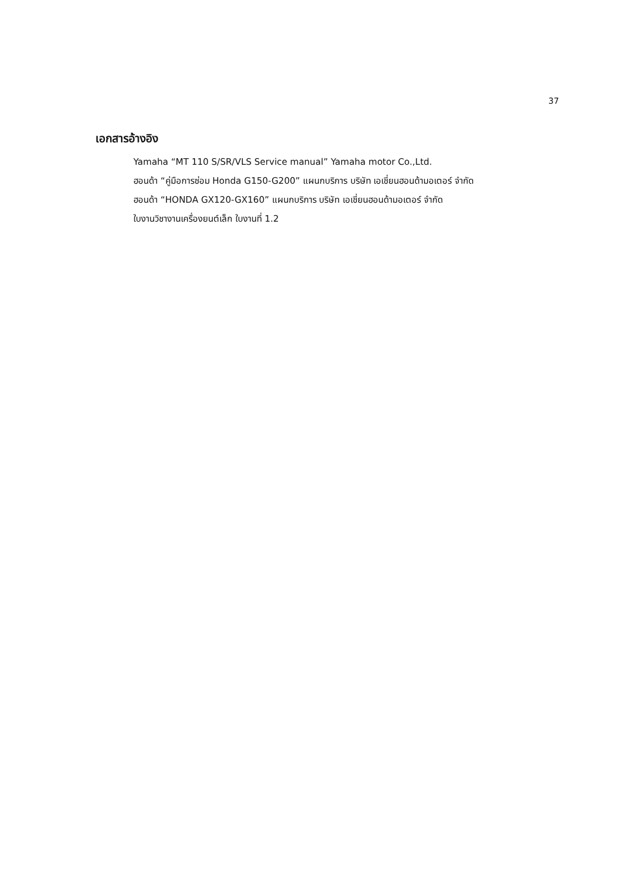37
เอกสารอ้างอิง
Yamaha “MT 110 S/SR/VLS Service manual” Yamaha motor Co.,Ltd.
ฮอนด้า “คู่มือการซ่อม Honda G150-G200” แผนกบริการ บริษัท เอเชี่ยนฮอนด้ามอเตอร์ จำกัด
ฮอนด้า “HONDA GX120-GX160” แผนกบริการ บริษัท เอเชี่ยนฮอนด้ามอเตอร์ จำกัด
ใบงานวิชางานเครื่องยนต์เล็ก ใบงานที่ 1.2